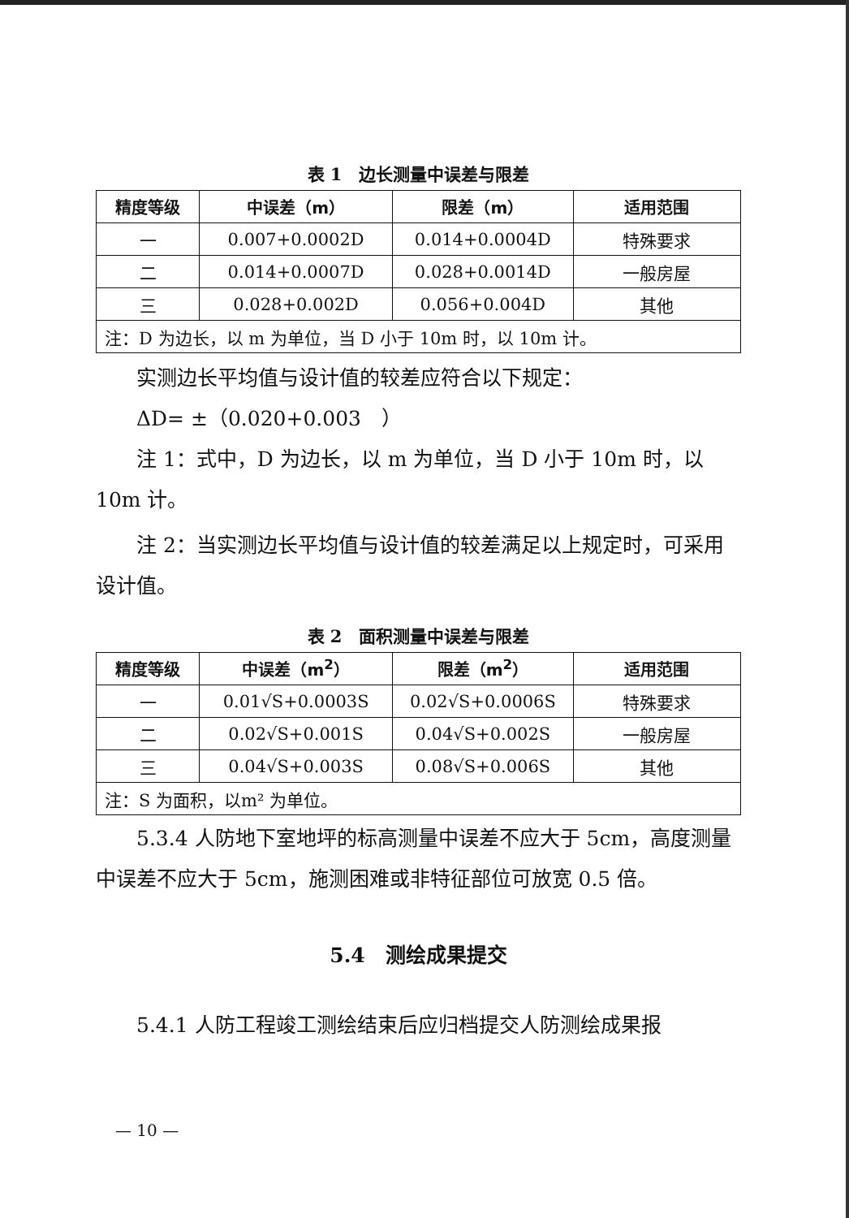表 1　边长测量中误差与限差
| 精度等级 | 中误差（m） | 限差（m） | 适用范围 |
| --- | --- | --- | --- |
| 一 | 0.007+0.0002D | 0.014+0.0004D | 特殊要求 |
| 二 | 0.014+0.0007D | 0.028+0.0014D | 一般房屋 |
| 三 | 0.028+0.002D | 0.056+0.004D | 其他 |
| 注：D 为边长，以 m 为单位，当 D 小于 10m 时，以 10m 计。 | | | |
实测边长平均值与设计值的较差应符合以下规定：
ΔD= ±（0.020+0.003　）
注 1：式中，D 为边长，以 m 为单位，当 D 小于 10m 时，以 10m 计。
注 2：当实测边长平均值与设计值的较差满足以上规定时，可采用设计值。
表 2　面积测量中误差与限差
| 精度等级 | 中误差（m<sup>2</sup>） | 限差（m<sup>2</sup>） | 适用范围 |
| --- | --- | --- | --- |
| 一 | 0.01√S+0.0003S | 0.02√S+0.0006S | 特殊要求 |
| 二 | 0.02√S+0.001S | 0.04√S+0.002S | 一般房屋 |
| 三 | 0.04√S+0.003S | 0.08√S+0.006S | 其他 |
| 注：S 为面积，以m² 为单位。 | | | |
5.3.4 人防地下室地坪的标高测量中误差不应大于 5cm，高度测量中误差不应大于 5cm，施测困难或非特征部位可放宽 0.5 倍。
5.4　测绘成果提交
5.4.1 人防工程竣工测绘结束后应归档提交人防测绘成果报
— 10 —